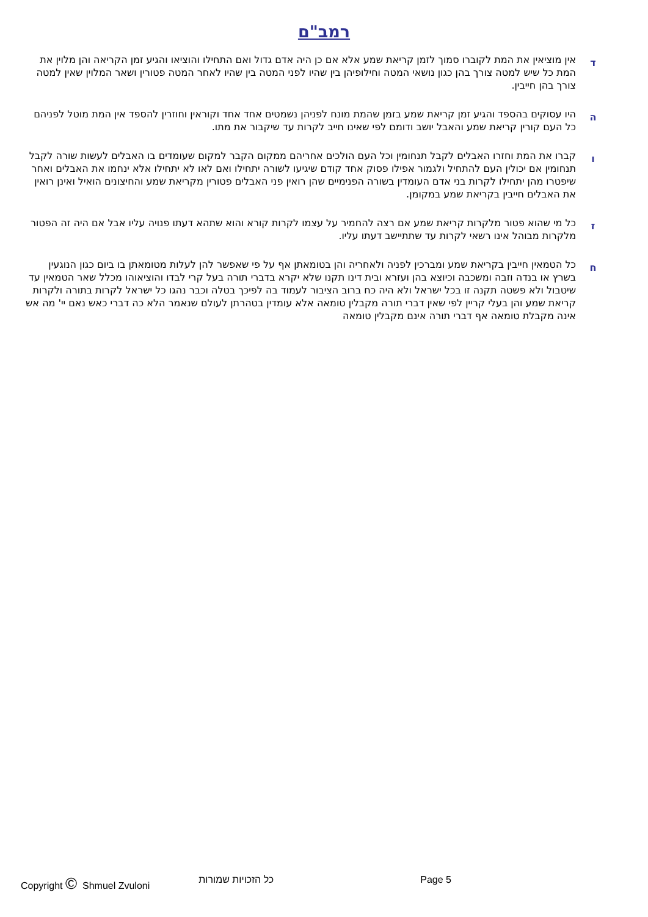רמב"ם
ד
אין מוציאין את המת לקוברו סמוך לזמן קריאת שמע אלא אם כן היה אדם גדול ואם התחילו והוציאו והגיע זמן הקריאה והן מלוין את המת כל שיש למטה צורך בהן כגון נושאי המטה וחילופיהן בין שהיו לפני המטה בין שהיו לאחר המטה פטורין ושאר המלוין שאין למטה צורך בהן חייבין.
ה
היו עסוקים בהספד והגיע זמן קריאת שמע בזמן שהמת מונח לפניהן נשמטים אחד אחד וקוראין וחוזרין להספד אין המת מוטל לפניהם כל העם קורין קריאת שמע והאבל יושב ודומם לפי שאינו חייב לקרות עד שיקבור את מתו.
ו
קברו את המת וחזרו האבלים לקבל תנחומין וכל העם הולכים אחריהם ממקום הקבר למקום שעומדים בו האבלים לעשות שורה לקבל תנחומין אם יכולין העם להתחיל ולגמור אפילו פסוק אחד קודם שיגיעו לשורה יתחילו ואם לאו לא יתחילו אלא ינחמו את האבלים ואחר שיפטרו מהן יתחילו לקרות בני אדם העומדין בשורה הפנימיים שהן רואין פני האבלים פטורין מקריאת שמע והחיצונים הואיל ואינן רואין את האבלים חייבין בקריאת שמע במקומן.
ז
כל מי שהוא פטור מלקרות קריאת שמע אם רצה להחמיר על עצמו לקרות קורא והוא שתהא דעתו פנויה עליו אבל אם היה זה הפטור מלקרות מבוהל אינו רשאי לקרות עד שתתיישב דעתו עליו.
ח
כל הטמאין חייבין בקריאת שמע ומברכין לפניה ולאחריה והן בטומאתן אף על פי שאפשר להן לעלות מטומאתן בו ביום כגון הנוגעין בשרץ או בנדה וזבה ומשכבה וכיוצא בהן ועזרא ובית דינו תקנו שלא יקרא בדברי תורה בעל קרי לבדו והוציאוהו מכלל שאר הטמאין עד שיטבול ולא פשטה תקנה זו בכל ישראל ולא היה כח ברוב הציבור לעמוד בה לפיכך בטלה וכבר נהגו כל ישראל לקרות בתורה ולקרות קריאת שמע והן בעלי קריין לפי שאין דברי תורה מקבלין טומאה אלא עומדין בטהרתן לעולם שנאמר הלא כה דברי כאש נאם יי' מה אש אינה מקבלת טומאה אף דברי תורה אינם מקבלין טומאה
Copyright © Shmuel Zvuloni כל הזכויות שמורות Page 5